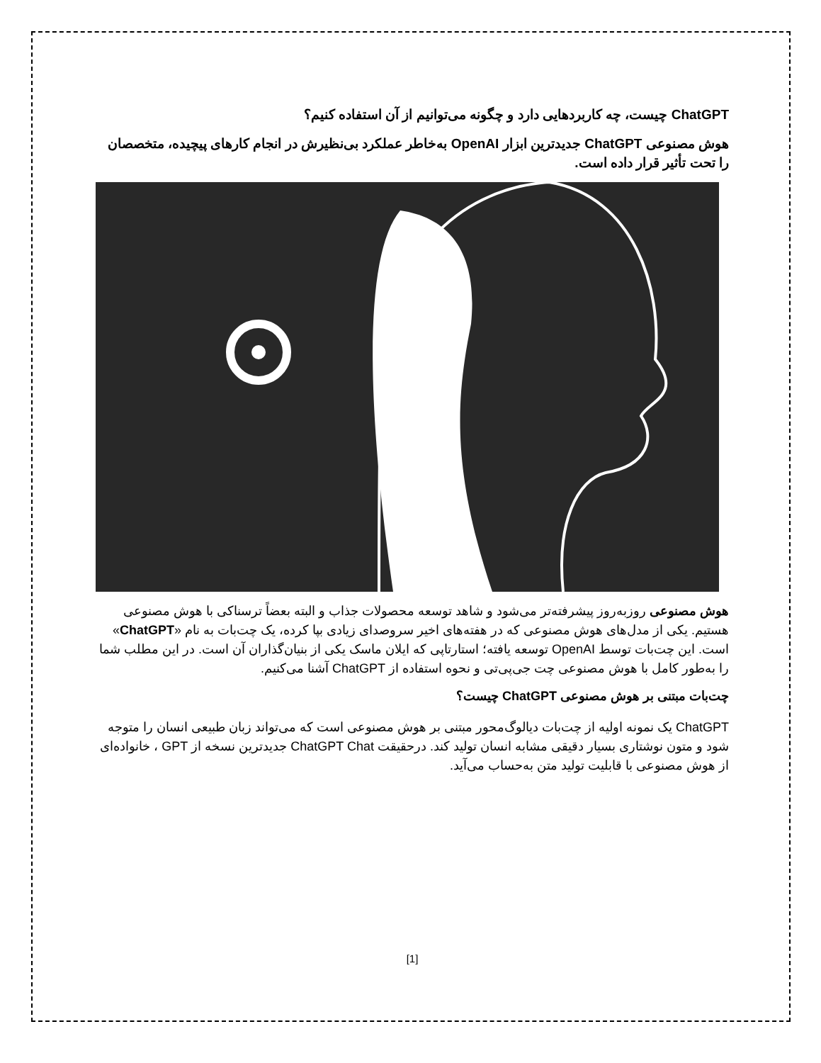ChatGPT چیست، چه کاربردهایی دارد و چگونه می‌توانیم از آن استفاده کنیم؟
هوش مصنوعی ChatGPT جدیدترین ابزار OpenAI به‌خاطر عملکرد بی‌نظیرش در انجام کارهای پیچیده، متخصصان را تحت تأثیر قرار داده است.
هوش مصنوعی روزبه‌روز پیشرفته‌تر می‌شود و شاهد توسعه محصولات جذاب و البته بعضاً ترسناکی با هوش مصنوعی هستیم. یکی از مدل‌های هوش مصنوعی که در هفته‌های اخیر سروصدای زیادی بپا کرده، یک چت‌بات به نام «ChatGPT» است. این چت‌بات توسط OpenAI توسعه یافته؛ استارتاپی که ایلان ماسک یکی از بنیان‌گذاران آن است. در این مطلب شما را به‌طور کامل با هوش مصنوعی چت جی‌پی‌تی و نحوه استفاده از ChatGPT آشنا می‌کنیم.
چت‌بات مبتنی بر هوش مصنوعی ChatGPT چیست؟
ChatGPT یک نمونه اولیه از چت‌بات دیالوگ‌محور مبتنی بر هوش مصنوعی است که می‌تواند زبان طبیعی انسان را متوجه شود و متون نوشتاری بسیار دقیقی مشابه انسان تولید کند. درحقیقت ChatGPT Chat جدیدترین نسخه از GPT ، خانواده‌ای از هوش مصنوعی با قابلیت تولید متن به‌حساب می‌آید.
[1]